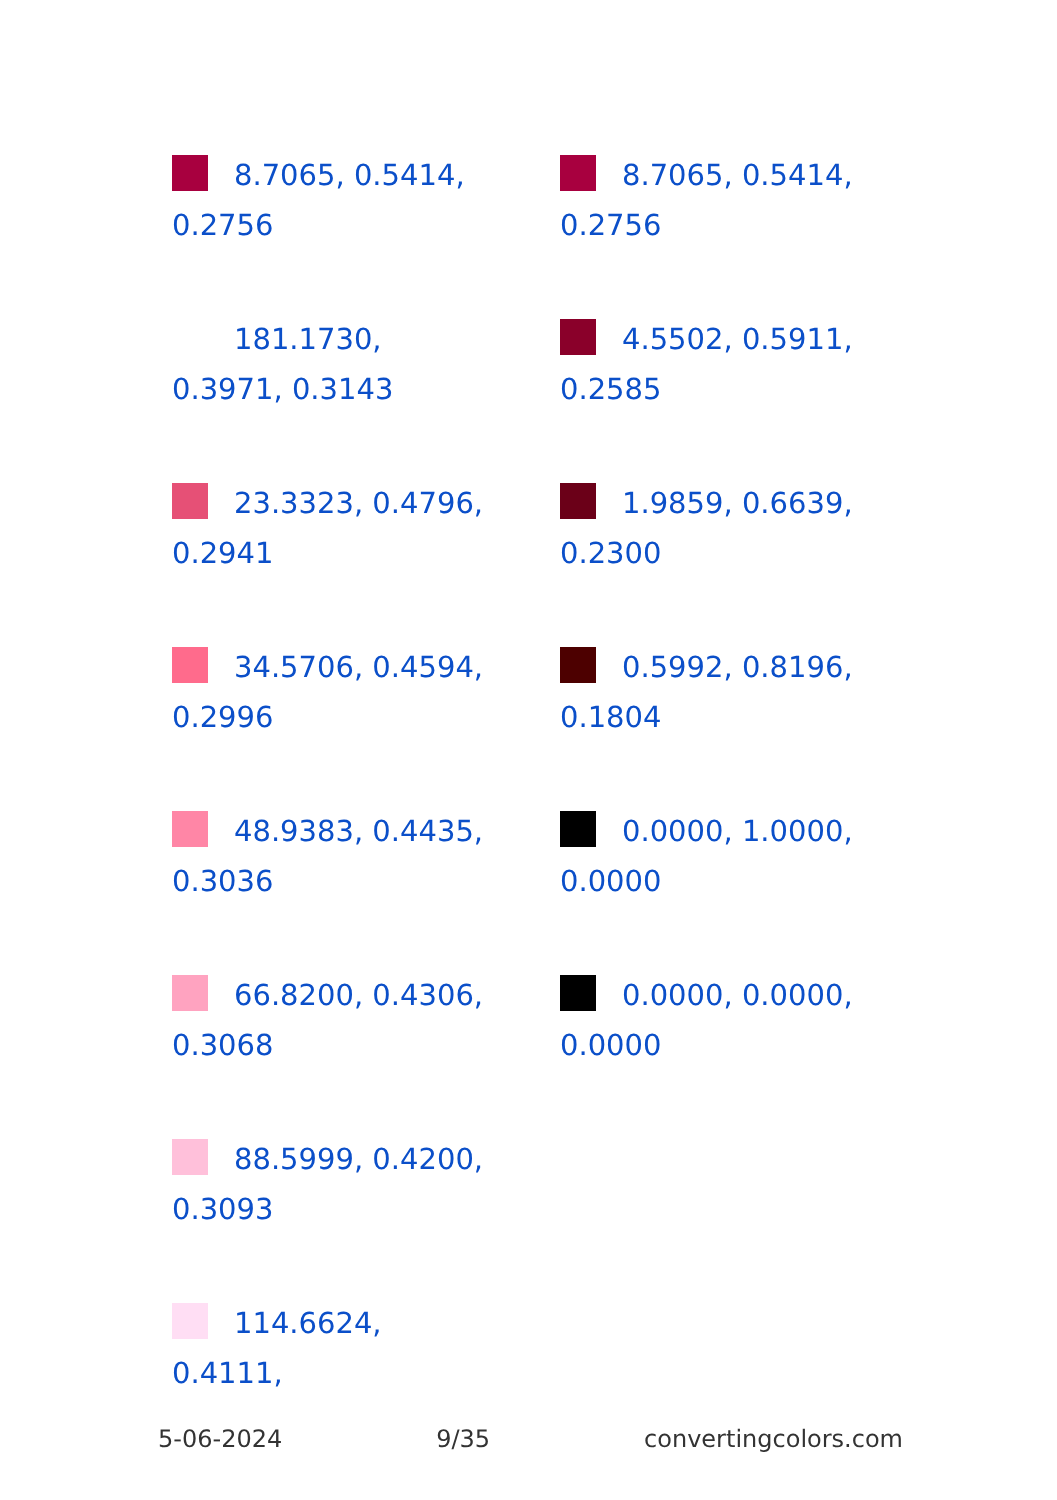8.7065, 0.5414, 0.2756
8.7065, 0.5414, 0.2756
181.1730, 0.3971, 0.3143
4.5502, 0.5911, 0.2585
23.3323, 0.4796, 0.2941
1.9859, 0.6639, 0.2300
34.5706, 0.4594, 0.2996
0.5992, 0.8196, 0.1804
48.9383, 0.4435, 0.3036
0.0000, 1.0000, 0.0000
66.8200, 0.4306, 0.3068
0.0000, 0.0000, 0.0000
88.5999, 0.4200, 0.3093
114.6624, 0.4111,
5-06-2024 9/35 convertingcolors.com